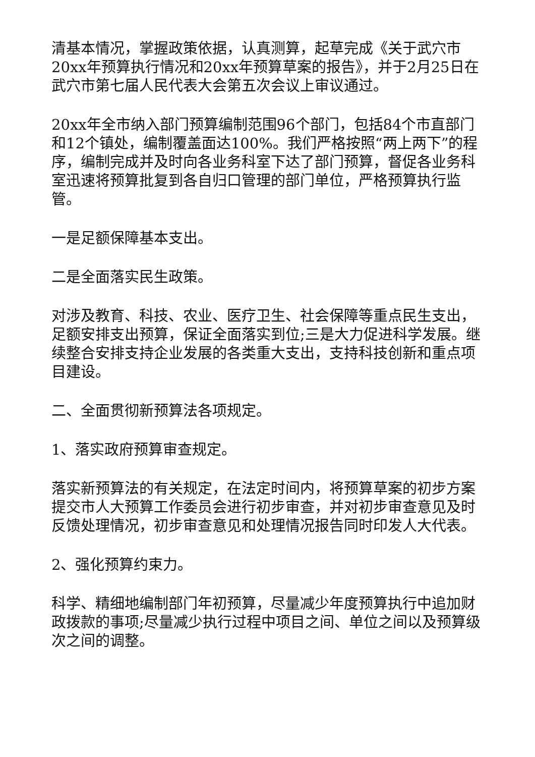清基本情况，掌握政策依据，认真测算，起草完成《关于武穴市20xx年预算执行情况和20xx年预算草案的报告》，并于2月25日在武穴市第七届人民代表大会第五次会议上审议通过。
20xx年全市纳入部门预算编制范围96个部门，包括84个市直部门和12个镇处，编制覆盖面达100%。我们严格按照“两上两下”的程序，编制完成并及时向各业务科室下达了部门预算，督促各业务科室迅速将预算批复到各自归口管理的部门单位，严格预算执行监管。
一是足额保障基本支出。
二是全面落实民生政策。
对涉及教育、科技、农业、医疗卫生、社会保障等重点民生支出，足额安排支出预算，保证全面落实到位;三是大力促进科学发展。继续整合安排支持企业发展的各类重大支出，支持科技创新和重点项目建设。
二、全面贯彻新预算法各项规定。
1、落实政府预算审查规定。
落实新预算法的有关规定，在法定时间内，将预算草案的初步方案提交市人大预算工作委员会进行初步审查，并对初步审查意见及时反馈处理情况，初步审查意见和处理情况报告同时印发人大代表。
2、强化预算约束力。
科学、精细地编制部门年初预算，尽量减少年度预算执行中追加财政拨款的事项;尽量减少执行过程中项目之间、单位之间以及预算级次之间的调整。